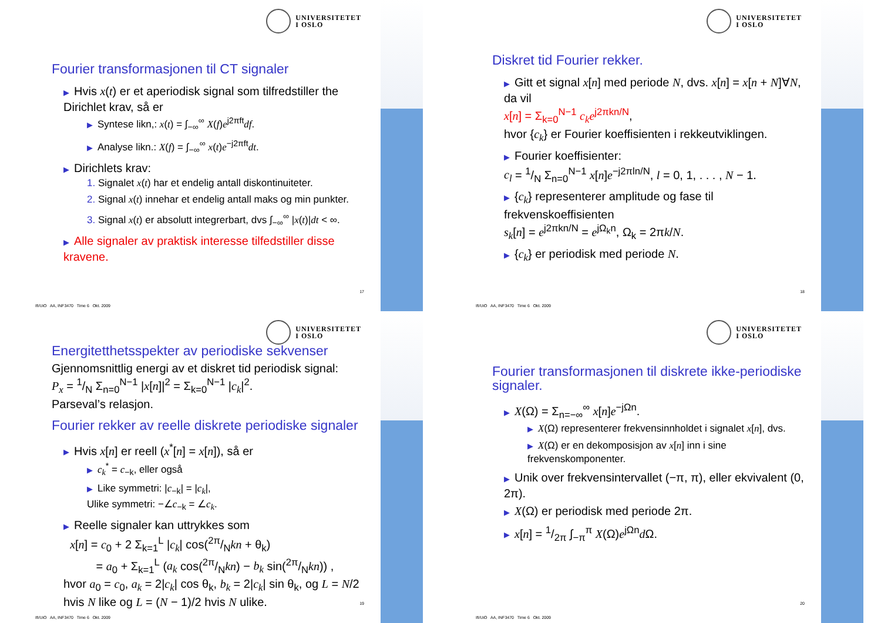UNIVERSITETET
I OSLO
Fourier transformasjonen til CT signaler
▶ Hvis x(t) er et aperiodisk signal som tilfredstiller the Dirichlet krav, så er
▶ Syntese likn,: x(t) = ∫<sub>−∞</sub><sup>∞</sup> X(f)e<sup>j2πft</sup>df.
▶ Analyse likn.: X(f) = ∫<sub>−∞</sub><sup>∞</sup> x(t)e<sup>−j2πft</sup>dt.
▶ Dirichlets krav:
1. Signalet x(t) har et endelig antall diskontinuiteter.
2. Signal x(t) innehar et endelig antall maks og min punkter.
3. Signal x(t) er absolutt integrerbart, dvs ∫<sub>−∞</sub><sup>∞</sup> |x(t)|dt < ∞.
▶ Alle signaler av praktisk interesse tilfedstiller disse kravene.
17
Ifi/UiO AA, INF3470 Time 6 Okt. 2009
UNIVERSITETET
I OSLO
Diskret tid Fourier rekker.
▶ Gitt et signal x[n] med periode N, dvs. x[n] = x[n + N]∀N, da vil
x[n] = Σ<sub>k=0</sub><sup>N−1</sup> c<sub>k</sub>e<sup>j2πkn/N</sup>,
hvor {c<sub>k</sub>} er Fourier koeffisienten i rekkeutviklingen.
▶ Fourier koeffisienter:
c<sub>l</sub> = 1/N Σ<sub>n=0</sub><sup>N−1</sup> x[n]e<sup>−j2πln/N</sup>, l = 0, 1, . . . , N − 1.
▶ {c<sub>k</sub>} representerer amplitude og fase til frekvenskoeffisienten
s<sub>k</sub>[n] = e<sup>j2πkn/N</sup> = e<sup>jΩ<sub>k</sub>n</sup>, Ω<sub>k</sub> = 2πk/N.
▶ {c<sub>k</sub>} er periodisk med periode N.
18
Ifi/UiO AA, INF3470 Time 6 Okt. 2009
UNIVERSITETET
I OSLO
Energitetthetsspekter av periodiske sekvenser
Gjennomsnittlig energi av et diskret tid periodisk signal:
P<sub>x</sub> = 1/N Σ<sub>n=0</sub><sup>N−1</sup> |x[n]|<sup>2</sup> = Σ<sub>k=0</sub><sup>N−1</sup> |c<sub>k</sub>|<sup>2</sup>.
Parseval’s relasjon.
Fourier rekker av reelle diskrete periodiske signaler
▶ Hvis x[n] er reell (x<sup>*</sup>[n] = x[n]), så er
▶ c<sub>k</sub><sup>*</sup> = c<sub>−k</sub>, eller også
▶ Like symmetri: |c<sub>−k</sub>| = |c<sub>k</sub>|,
Ulike symmetri: −∠c<sub>−k</sub> = ∠c<sub>k</sub>.
▶ Reelle signaler kan uttrykkes som
x[n] = c<sub>0</sub> + 2 Σ<sub>k=1</sub><sup>L</sup> |c<sub>k</sub>| cos(2π/Nkn + θ<sub>k</sub>)
= a<sub>0</sub> + Σ<sub>k=1</sub><sup>L</sup> (a<sub>k</sub> cos(2π/Nkn) − b<sub>k</sub> sin(2π/Nkn)) ,
hvor a<sub>0</sub> = c<sub>0</sub>, a<sub>k</sub> = 2|c<sub>k</sub>| cos θ<sub>k</sub>, b<sub>k</sub> = 2|c<sub>k</sub>| sin θ<sub>k</sub>, og L = N/2 hvis N like og L = (N − 1)/2 hvis N ulike.
19
Ifi/UiO AA, INF3470 Time 6 Okt. 2009
UNIVERSITETET
I OSLO
Fourier transformasjonen til diskrete ikke-periodiske signaler.
▶ X(Ω) = Σ<sub>n=−∞</sub><sup>∞</sup> x[n]e<sup>−jΩn</sup>.
▶ X(Ω) representerer frekvensinnholdet i signalet x[n], dvs.
▶ X(Ω) er en dekomposisjon av x[n] inn i sine frekvenskomponenter.
▶ Unik over frekvensintervallet (−π, π), eller ekvivalent (0, 2π).
▶ X(Ω) er periodisk med periode 2π.
▶ x[n] = 1/2π ∫<sub>−π</sub><sup>π</sup> X(Ω)e<sup>jΩn</sup>d Ω.
20
Ifi/UiO AA, INF3470 Time 6 Okt. 2009